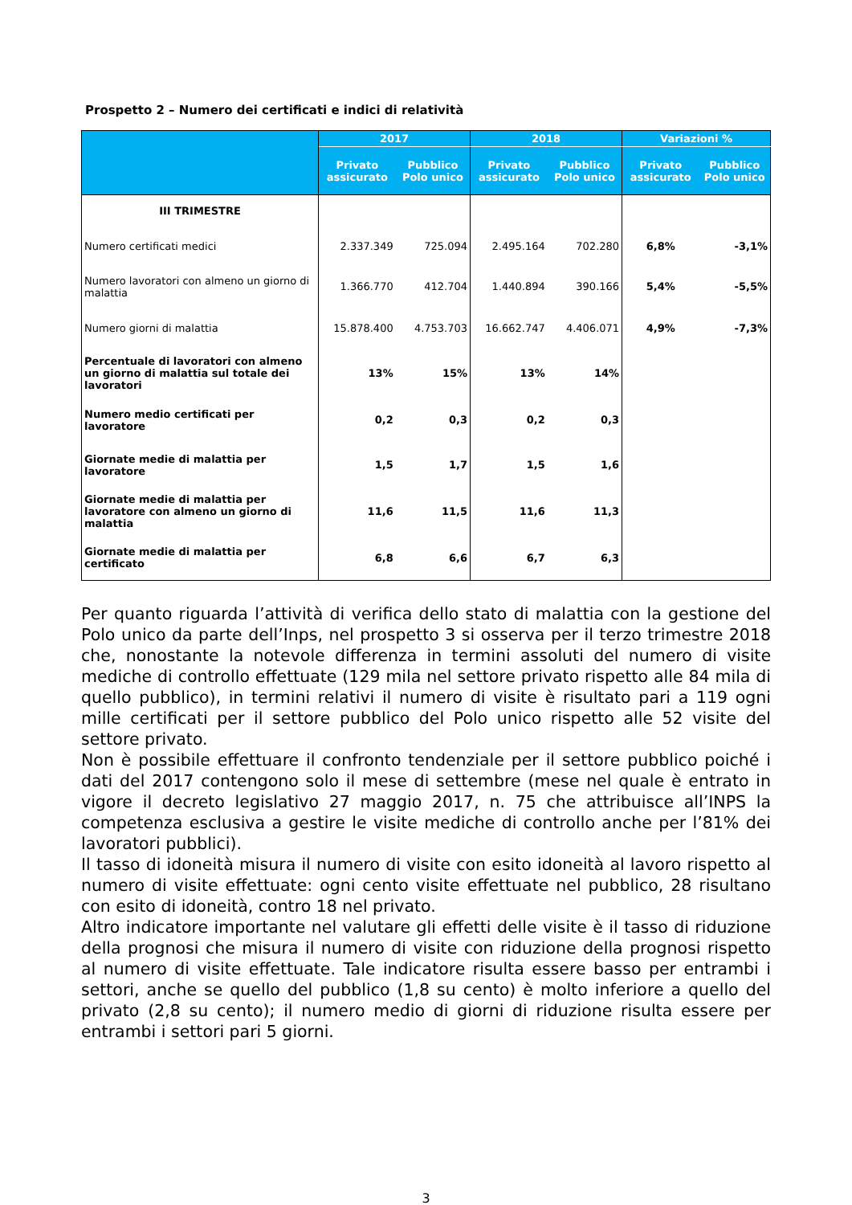Prospetto 2 – Numero dei certificati e indici di relatività
| | 2017 | | 2018 | | Variazioni % | |
| --- | --- | --- | --- | --- | --- | --- |
| | Privato assicurato | Pubblico Polo unico | Privato assicurato | Pubblico Polo unico | Privato assicurato | Pubblico Polo unico |
| III TRIMESTRE | | | | | | |
| Numero certificati medici | 2.337.349 | 725.094 | 2.495.164 | 702.280 | 6,8% | -3,1% |
| Numero lavoratori con almeno un giorno di malattia | 1.366.770 | 412.704 | 1.440.894 | 390.166 | 5,4% | -5,5% |
| Numero giorni di malattia | 15.878.400 | 4.753.703 | 16.662.747 | 4.406.071 | 4,9% | -7,3% |
| Percentuale di lavoratori con almeno un giorno di malattia sul totale dei lavoratori | 13% | 15% | 13% | 14% | | |
| Numero medio certificati per lavoratore | 0,2 | 0,3 | 0,2 | 0,3 | | |
| Giornate medie di malattia per lavoratore | 1,5 | 1,7 | 1,5 | 1,6 | | |
| Giornate medie di malattia per lavoratore con almeno un giorno di malattia | 11,6 | 11,5 | 11,6 | 11,3 | | |
| Giornate medie di malattia per certificato | 6,8 | 6,6 | 6,7 | 6,3 | | |
Per quanto riguarda l’attività di verifica dello stato di malattia con la gestione del Polo unico da parte dell’Inps, nel prospetto 3 si osserva per il terzo trimestre 2018 che, nonostante la notevole differenza in termini assoluti del numero di visite mediche di controllo effettuate (129 mila nel settore privato rispetto alle 84 mila di quello pubblico), in termini relativi il numero di visite è risultato pari a 119 ogni mille certificati per il settore pubblico del Polo unico rispetto alle 52 visite del settore privato.
Non è possibile effettuare il confronto tendenziale per il settore pubblico poiché i dati del 2017 contengono solo il mese di settembre (mese nel quale è entrato in vigore il decreto legislativo 27 maggio 2017, n. 75 che attribuisce all’INPS la competenza esclusiva a gestire le visite mediche di controllo anche per l’81% dei lavoratori pubblici).
Il tasso di idoneità misura il numero di visite con esito idoneità al lavoro rispetto al numero di visite effettuate: ogni cento visite effettuate nel pubblico, 28 risultano con esito di idoneità, contro 18 nel privato.
Altro indicatore importante nel valutare gli effetti delle visite è il tasso di riduzione della prognosi che misura il numero di visite con riduzione della prognosi rispetto al numero di visite effettuate. Tale indicatore risulta essere basso per entrambi i settori, anche se quello del pubblico (1,8 su cento) è molto inferiore a quello del privato (2,8 su cento); il numero medio di giorni di riduzione risulta essere per entrambi i settori pari 5 giorni.
3